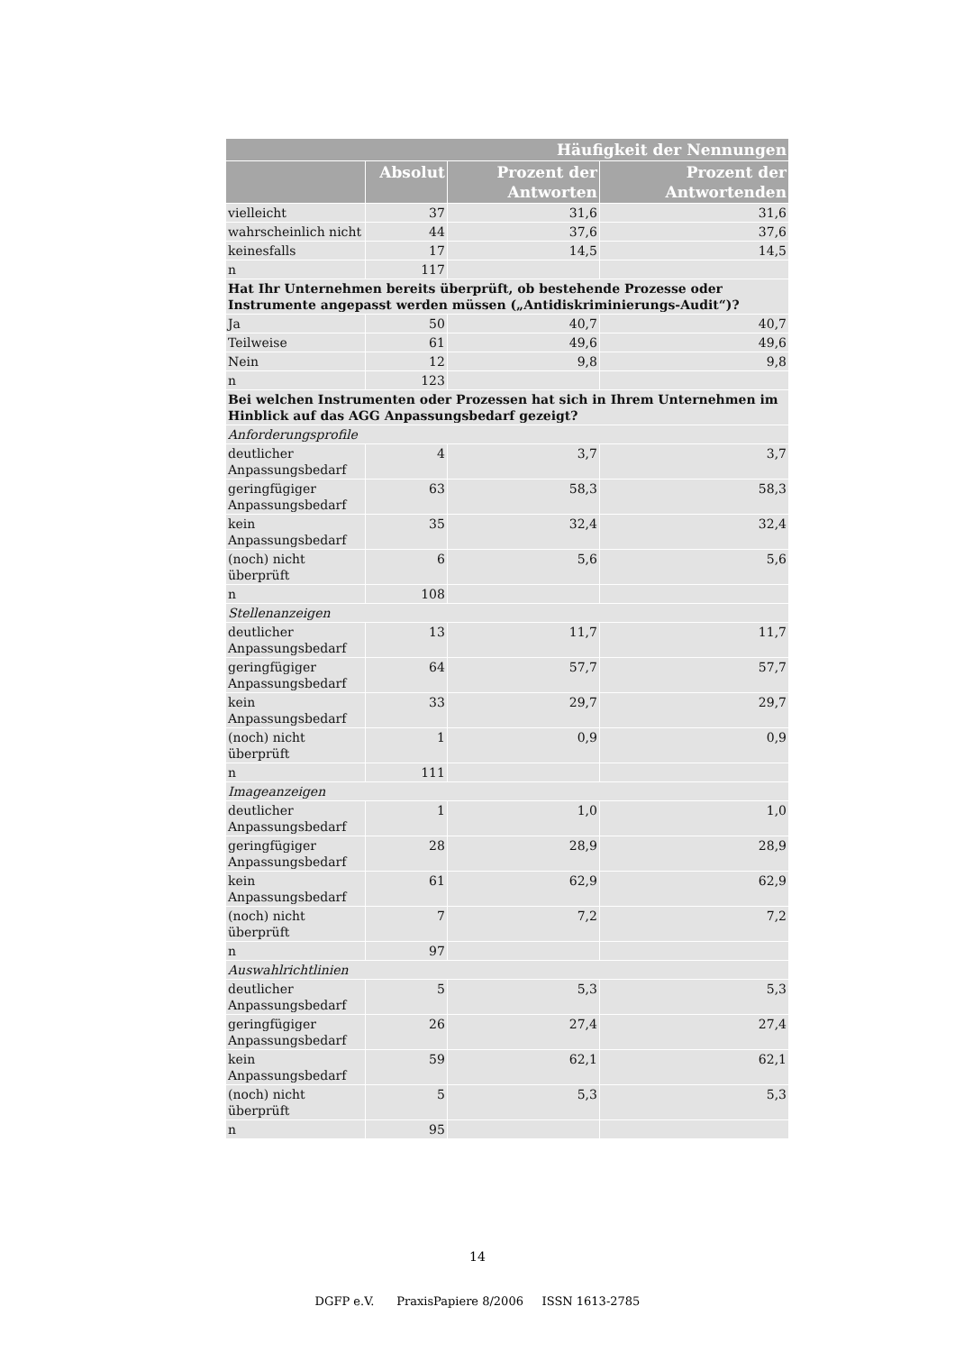| Häufigkeit der Nennungen | | | |
| --- | --- | --- | --- |
| | Absolut | Prozent der Antworten | Prozent der Antwortenden |
| vielleicht | 37 | 31,6 | 31,6 |
| wahrscheinlich nicht | 44 | 37,6 | 37,6 |
| keinesfalls | 17 | 14,5 | 14,5 |
| n | 117 | | |
| Hat Ihr Unternehmen bereits überprüft, ob bestehende Prozesse oder Instrumente angepasst werden müssen („Antidiskriminierungs-Audit“)? | | | |
| Ja | 50 | 40,7 | 40,7 |
| Teilweise | 61 | 49,6 | 49,6 |
| Nein | 12 | 9,8 | 9,8 |
| n | 123 | | |
| Bei welchen Instrumenten oder Prozessen hat sich in Ihrem Unternehmen im Hinblick auf das AGG Anpassungsbedarf gezeigt? | | | |
| Anforderungsprofile | | | |
| deutlicher Anpassungsbedarf | 4 | 3,7 | 3,7 |
| geringfügiger Anpassungsbedarf | 63 | 58,3 | 58,3 |
| kein Anpassungsbedarf | 35 | 32,4 | 32,4 |
| (noch) nicht überprüft | 6 | 5,6 | 5,6 |
| n | 108 | | |
| Stellenanzeigen | | | |
| deutlicher Anpassungsbedarf | 13 | 11,7 | 11,7 |
| geringfügiger Anpassungsbedarf | 64 | 57,7 | 57,7 |
| kein Anpassungsbedarf | 33 | 29,7 | 29,7 |
| (noch) nicht überprüft | 1 | 0,9 | 0,9 |
| n | 111 | | |
| Imageanzeigen | | | |
| deutlicher Anpassungsbedarf | 1 | 1,0 | 1,0 |
| geringfügiger Anpassungsbedarf | 28 | 28,9 | 28,9 |
| kein Anpassungsbedarf | 61 | 62,9 | 62,9 |
| (noch) nicht überprüft | 7 | 7,2 | 7,2 |
| n | 97 | | |
| Auswahlrichtlinien | | | |
| deutlicher Anpassungsbedarf | 5 | 5,3 | 5,3 |
| geringfügiger Anpassungsbedarf | 26 | 27,4 | 27,4 |
| kein Anpassungsbedarf | 59 | 62,1 | 62,1 |
| (noch) nicht überprüft | 5 | 5,3 | 5,3 |
| n | 95 | | |
14
DGFP e.V. PraxisPapiere 8/2006 ISSN 1613-2785